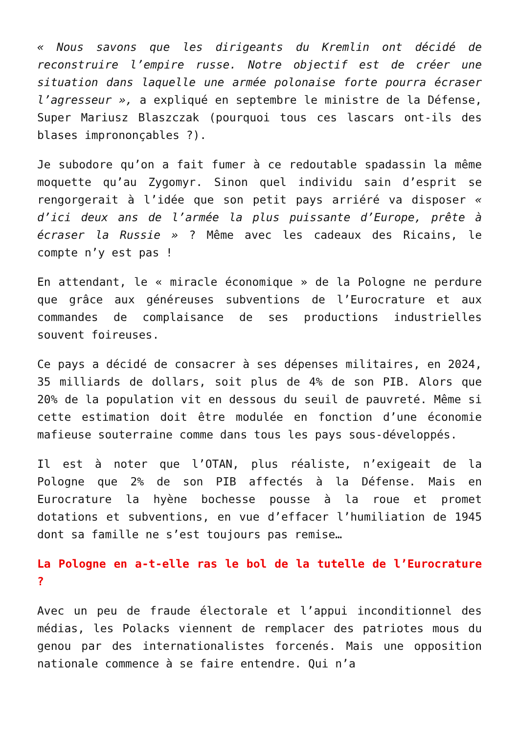« Nous savons que les dirigeants du Kremlin ont décidé de reconstruire l’empire russe. Notre objectif est de créer une situation dans laquelle une armée polonaise forte pourra écraser l’agresseur », a expliqué en septembre le ministre de la Défense, Super Mariusz Blaszczak (pourquoi tous ces lascars ont-ils des blases imprononçables ?).
Je subodore qu’on a fait fumer à ce redoutable spadassin la même moquette qu’au Zygomyr. Sinon quel individu sain d’esprit se rengorgerait à l’idée que son petit pays arriéré va disposer « d’ici deux ans de l’armée la plus puissante d’Europe, prête à écraser la Russie » ? Même avec les cadeaux des Ricains, le compte n’y est pas !
En attendant, le « miracle économique » de la Pologne ne perdure que grâce aux généreuses subventions de l’Eurocrature et aux commandes de complaisance de ses productions industrielles souvent foireuses.
Ce pays a décidé de consacrer à ses dépenses militaires, en 2024, 35 milliards de dollars, soit plus de 4% de son PIB. Alors que 20% de la population vit en dessous du seuil de pauvreté. Même si cette estimation doit être modulée en fonction d’une économie mafieuse souterraine comme dans tous les pays sous-développés.
Il est à noter que l’OTAN, plus réaliste, n’exigeait de la Pologne que 2% de son PIB affectés à la Défense. Mais en Eurocrature la hyène bochesse pousse à la roue et promet dotations et subventions, en vue d’effacer l’humiliation de 1945 dont sa famille ne s’est toujours pas remise…
La Pologne en a-t-elle ras le bol de la tutelle de l’Eurocrature ?
Avec un peu de fraude électorale et l’appui inconditionnel des médias, les Polacks viennent de remplacer des patriotes mous du genou par des internationalistes forcenés. Mais une opposition nationale commence à se faire entendre. Qui n’a